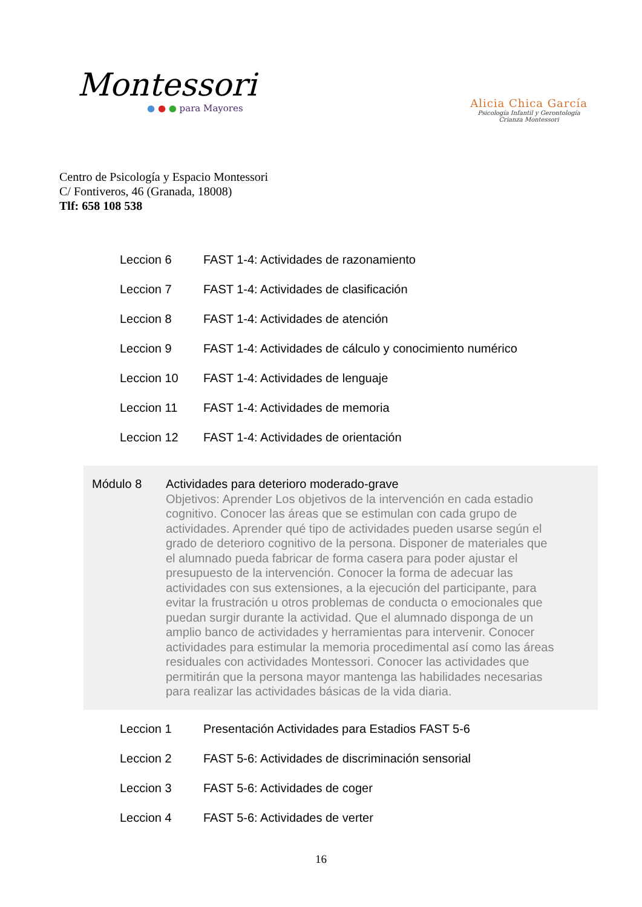Montessori
● ● ● para Mayores
Alicia Chica García
Psicología Infantil y Gerontología
Crianza Montessori
Centro de Psicología y Espacio Montessori
C/ Fontiveros, 46 (Granada, 18008)
Tlf: 658 108 538
| Leccion 6 | FAST 1-4: Actividades de razonamiento |
| Leccion 7 | FAST 1-4: Actividades de clasificación |
| Leccion 8 | FAST 1-4: Actividades de atención |
| Leccion 9 | FAST 1-4: Actividades de cálculo y conocimiento numérico |
| Leccion 10 | FAST 1-4: Actividades de lenguaje |
| Leccion 11 | FAST 1-4: Actividades de memoria |
| Leccion 12 | FAST 1-4: Actividades de orientación |
Módulo 8 Actividades para deterioro moderado-grave
Objetivos: Aprender Los objetivos de la intervención en cada estadio cognitivo. Conocer las áreas que se estimulan con cada grupo de actividades. Aprender qué tipo de actividades pueden usarse según el grado de deterioro cognitivo de la persona. Disponer de materiales que el alumnado pueda fabricar de forma casera para poder ajustar el presupuesto de la intervención. Conocer la forma de adecuar las actividades con sus extensiones, a la ejecución del participante, para evitar la frustración u otros problemas de conducta o emocionales que puedan surgir durante la actividad. Que el alumnado disponga de un amplio banco de actividades y herramientas para intervenir. Conocer actividades para estimular la memoria procedimental así como las áreas residuales con actividades Montessori. Conocer las actividades que permitirán que la persona mayor mantenga las habilidades necesarias para realizar las actividades básicas de la vida diaria.
| Leccion 1 | Presentación Actividades para Estadios FAST 5-6 |
| Leccion 2 | FAST 5-6: Actividades de discriminación sensorial |
| Leccion 3 | FAST 5-6: Actividades de coger |
| Leccion 4 | FAST 5-6: Actividades de verter |
16